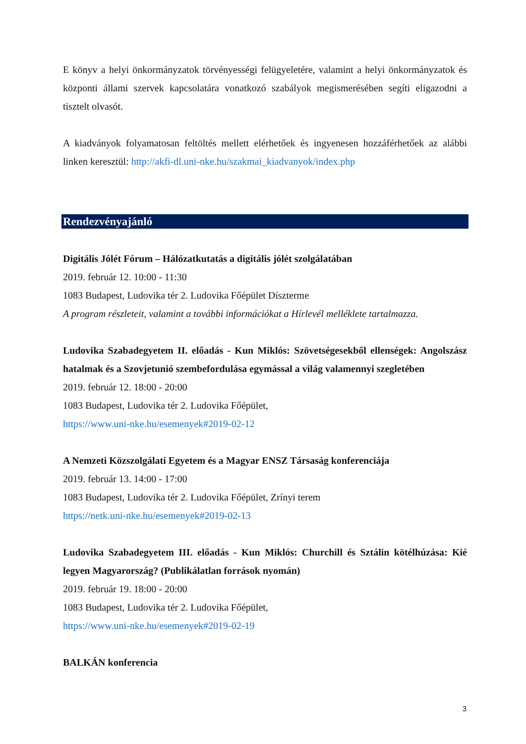E könyv a helyi önkormányzatok törvényességi felügyeletére, valamint a helyi önkormányzatok és központi állami szervek kapcsolatára vonatkozó szabályok megismerésében segíti eligazodni a tisztelt olvasót.
A kiadványok folyamatosan feltöltés mellett elérhetőek és ingyenesen hozzáférhetőek az alábbi linken keresztül: http://akfi-dl.uni-nke.hu/szakmai_kiadvanyok/index.php
Rendezvényajánló
Digitális Jólét Fórum – Hálózatkutatás a digitális jólét szolgálatában
2019. február 12. 10:00 - 11:30
1083 Budapest, Ludovika tér 2. Ludovika Főépület Díszterme
A program részleteit, valamint a további információkat a Hírlevél melléklete tartalmazza.
Ludovika Szabadegyetem II. előadás - Kun Miklós: Szövetségesekből ellenségek: Angolszász hatalmak és a Szovjetunió szembefordulása egymással a világ valamennyi szegletében
2019. február 12. 18:00 - 20:00
1083 Budapest, Ludovika tér 2. Ludovika Főépület,
https://www.uni-nke.hu/esemenyek#2019-02-12
A Nemzeti Közszolgálati Egyetem és a Magyar ENSZ Társaság konferenciája
2019. február 13. 14:00 - 17:00
1083 Budapest, Ludovika tér 2. Ludovika Főépület, Zrínyi terem
https://netk.uni-nke.hu/esemenyek#2019-02-13
Ludovika Szabadegyetem III. előadás - Kun Miklós: Churchill és Sztálin kötélhúzása: Kié legyen Magyarország? (Publikálatlan források nyomán)
2019. február 19. 18:00 - 20:00
1083 Budapest, Ludovika tér 2. Ludovika Főépület,
https://www.uni-nke.hu/esemenyek#2019-02-19
BALKÁN konferencia
3